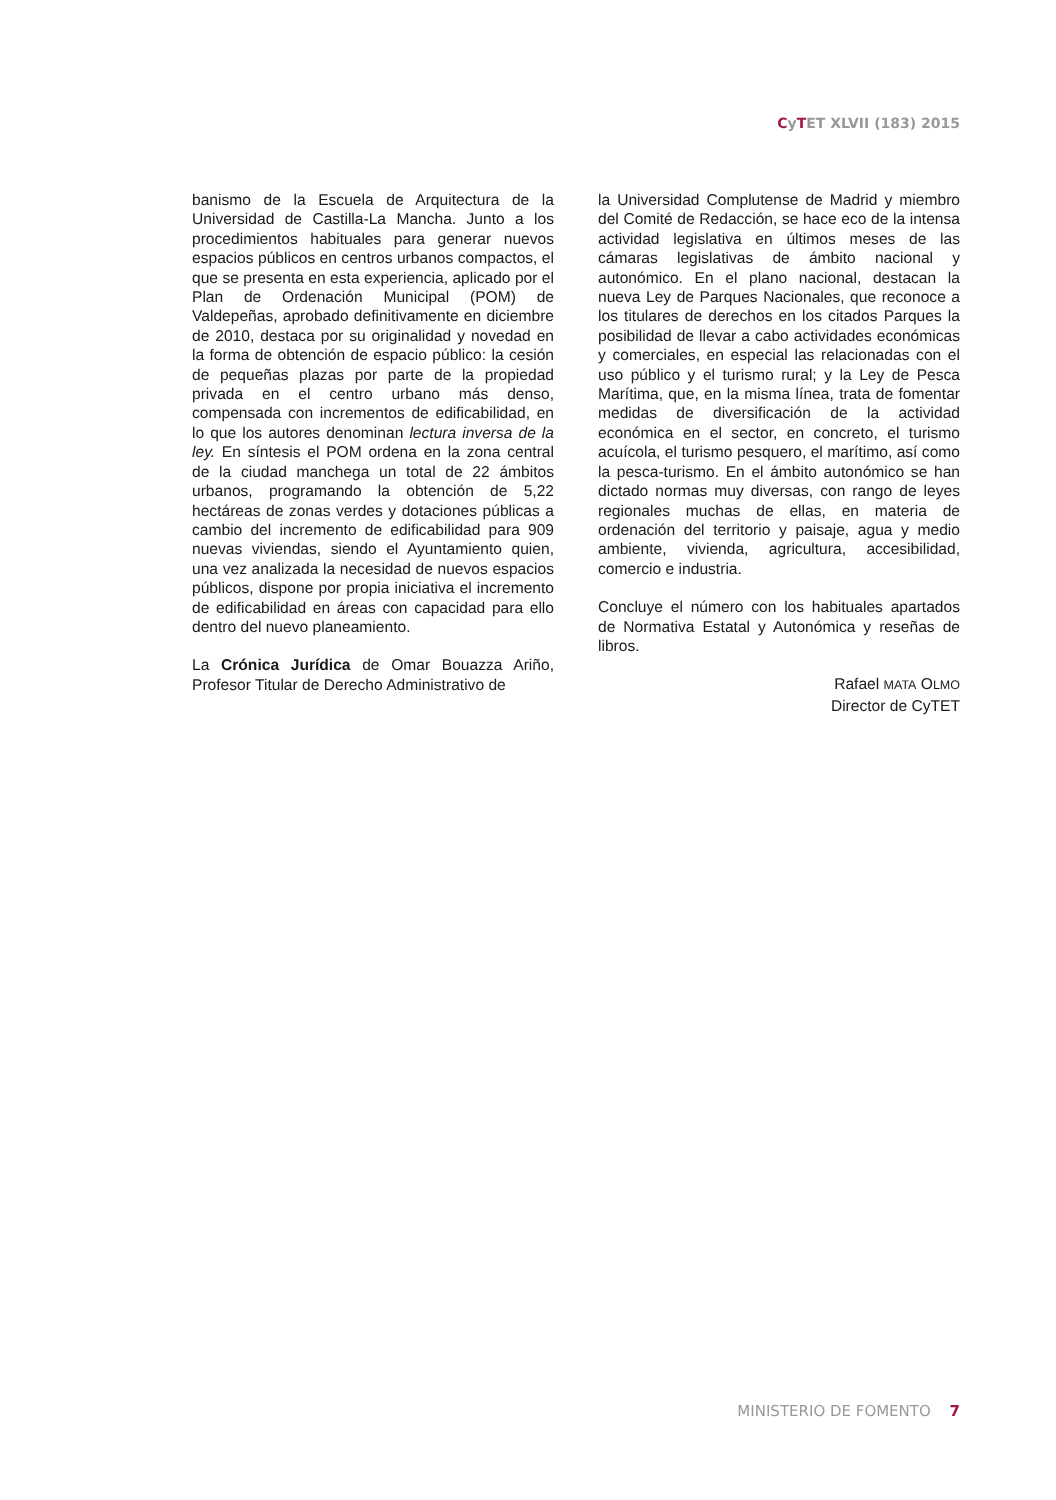CyTET XLVII (183) 2015
banismo de la Escuela de Arquitectura de la Universidad de Castilla-La Mancha. Junto a los procedimientos habituales para generar nuevos espacios públicos en centros urbanos compactos, el que se presenta en esta experiencia, aplicado por el Plan de Ordenación Municipal (POM) de Valdepeñas, aprobado definitivamente en diciembre de 2010, destaca por su originalidad y novedad en la forma de obtención de espacio público: la cesión de pequeñas plazas por parte de la propiedad privada en el centro urbano más denso, compensada con incrementos de edificabilidad, en lo que los autores denominan lectura inversa de la ley. En síntesis el POM ordena en la zona central de la ciudad manchega un total de 22 ámbitos urbanos, programando la obtención de 5,22 hectáreas de zonas verdes y dotaciones públicas a cambio del incremento de edificabilidad para 909 nuevas viviendas, siendo el Ayuntamiento quien, una vez analizada la necesidad de nuevos espacios públicos, dispone por propia iniciativa el incremento de edificabilidad en áreas con capacidad para ello dentro del nuevo planeamiento.
La Crónica Jurídica de Omar Bouazza Ariño, Profesor Titular de Derecho Administrativo de
la Universidad Complutense de Madrid y miembro del Comité de Redacción, se hace eco de la intensa actividad legislativa en últimos meses de las cámaras legislativas de ámbito nacional y autonómico. En el plano nacional, destacan la nueva Ley de Parques Nacionales, que reconoce a los titulares de derechos en los citados Parques la posibilidad de llevar a cabo actividades económicas y comerciales, en especial las relacionadas con el uso público y el turismo rural; y la Ley de Pesca Marítima, que, en la misma línea, trata de fomentar medidas de diversificación de la actividad económica en el sector, en concreto, el turismo acuícola, el turismo pesquero, el marítimo, así como la pesca-turismo. En el ámbito autonómico se han dictado normas muy diversas, con rango de leyes regionales muchas de ellas, en materia de ordenación del territorio y paisaje, agua y medio ambiente, vivienda, agricultura, accesibilidad, comercio e industria.
Concluye el número con los habituales apartados de Normativa Estatal y Autonómica y reseñas de libros.
Rafael MATA OLMO
Director de CyTET
MINISTERIO DE FOMENTO 7